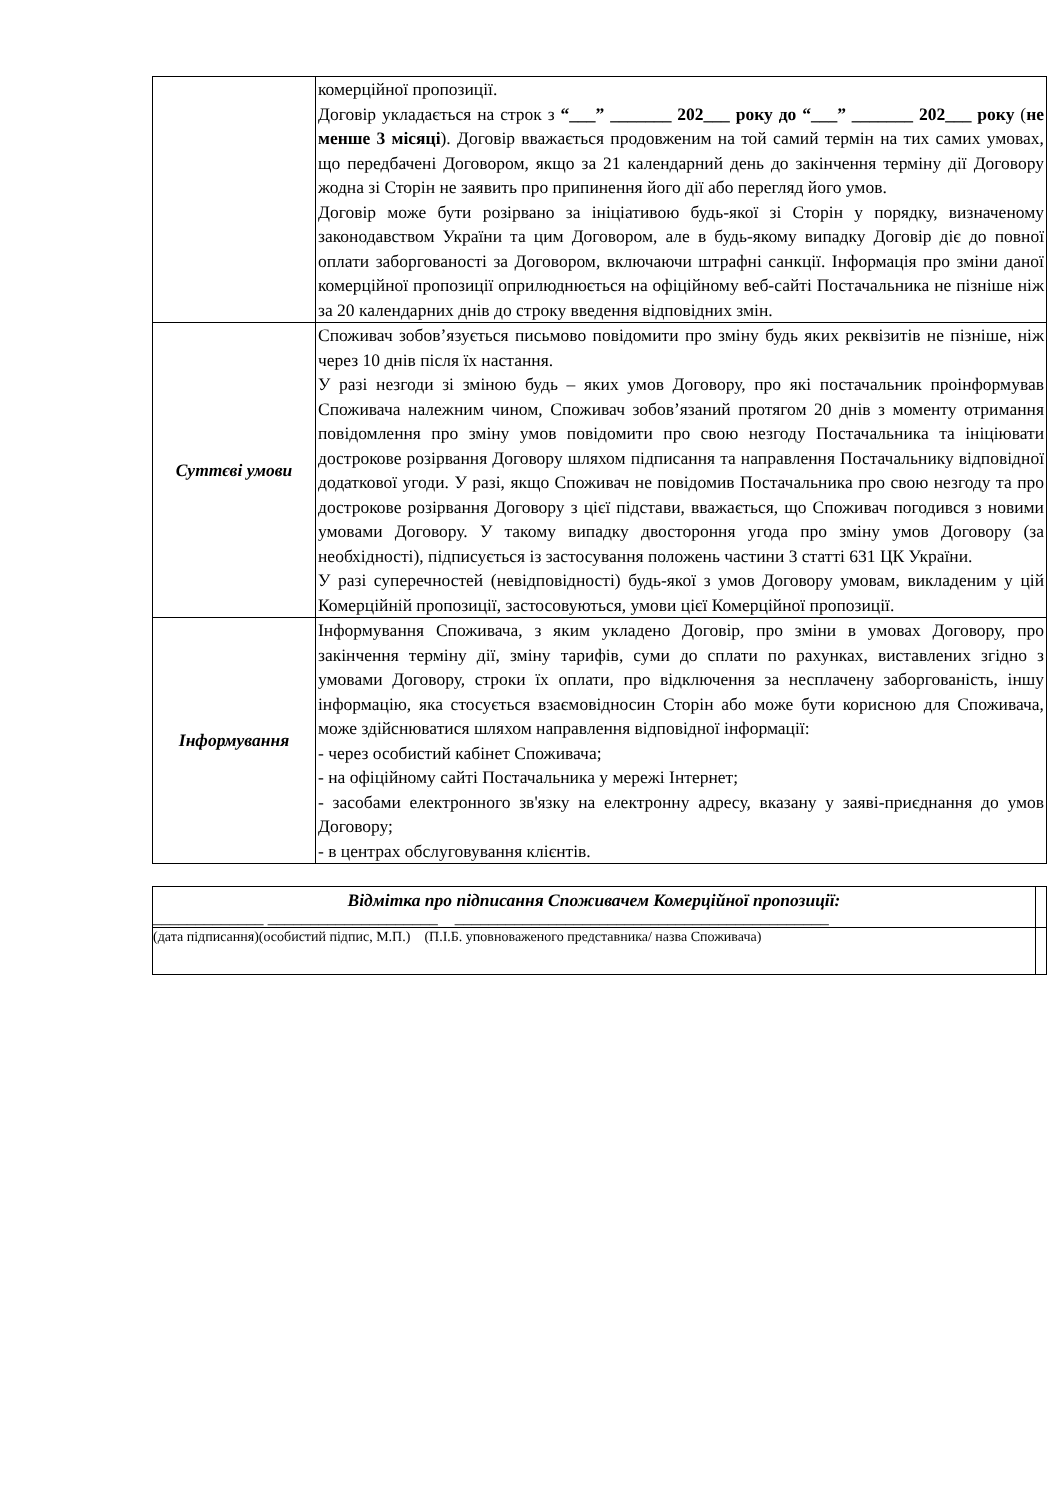| | комерційної пропозиції. Договір укладається на строк з “___” _______ 202___ року до “___” _______ 202___ року ( не менше 3 місяці ). Договір вважається продовженим на той самий термін на тих самих умовах, що передбачені Договором, якщо за 21 календарний день до закінчення терміну дії Договору жодна зі Сторін не заявить про припинення його дії або перегляд його умов. Договір може бути розірвано за ініціативою будь-якої зі Сторін у порядку, визначеному законодавством України та цим Договором, але в будь-якому випадку Договір діє до повної оплати заборгованості за Договором, включаючи штрафні санкції. Інформація про зміни даної комерційної пропозиції оприлюднюється на офіційному веб-сайті Постачальника не пізніше ніж за 20 календарних днів до строку введення відповідних змін. |
| Суттєві умови | Споживач зобов’язується письмово повідомити про зміну будь яких реквізитів не пізніше, ніж через 10 днів після їх настання. У разі незгоди зі зміною будь – яких умов Договору, про які постачальник проінформував Споживача належним чином, Споживач зобов’язаний протягом 20 днів з моменту отримання повідомлення про зміну умов повідомити про свою незгоду Постачальника та ініціювати дострокове розірвання Договору шляхом підписання та направлення Постачальнику відповідної додаткової угоди. У разі, якщо Споживач не повідомив Постачальника про свою незгоду та про дострокове розірвання Договору з цієї підстави, вважається, що Споживач погодився з новими умовами Договору. У такому випадку двостороння угода про зміну умов Договору (за необхідності), підписується із застосування положень частини 3 статті 631 ЦК України. У разі суперечностей (невідповідності) будь-якої з умов Договору умовам, викладеним у цій Комерційній пропозиції, застосовуються, умови цієї Комерційної пропозиції. |
| Інформування | Інформування Споживача, з яким укладено Договір, про зміни в умовах Договору, про закінчення терміну дії, зміну тарифів, суми до сплати по рахунках, виставлених згідно з умовами Договору, строки їх оплати, про відключення за несплачену заборгованість, іншу інформацію, яка стосується взаємовідносин Сторін або може бути корисною для Споживача, може здійснюватися шляхом направлення відповідної інформації: - через особистий кабінет Споживача; - на офіційному сайті Постачальника у мережі Інтернет; - засобами електронного зв'язку на електронну адресу, вказану у заяві-приєднання до умов Договору; - в центрах обслуговування клієнтів. |
| Відмітка про підписання Споживачем Комерційної пропозиції: _____________ ____________________ ____________________________________________ | |
| (дата підписання)(особистий підпис, М.П.) (П.І.Б. уповноваженого представника/ назва Споживача) | |